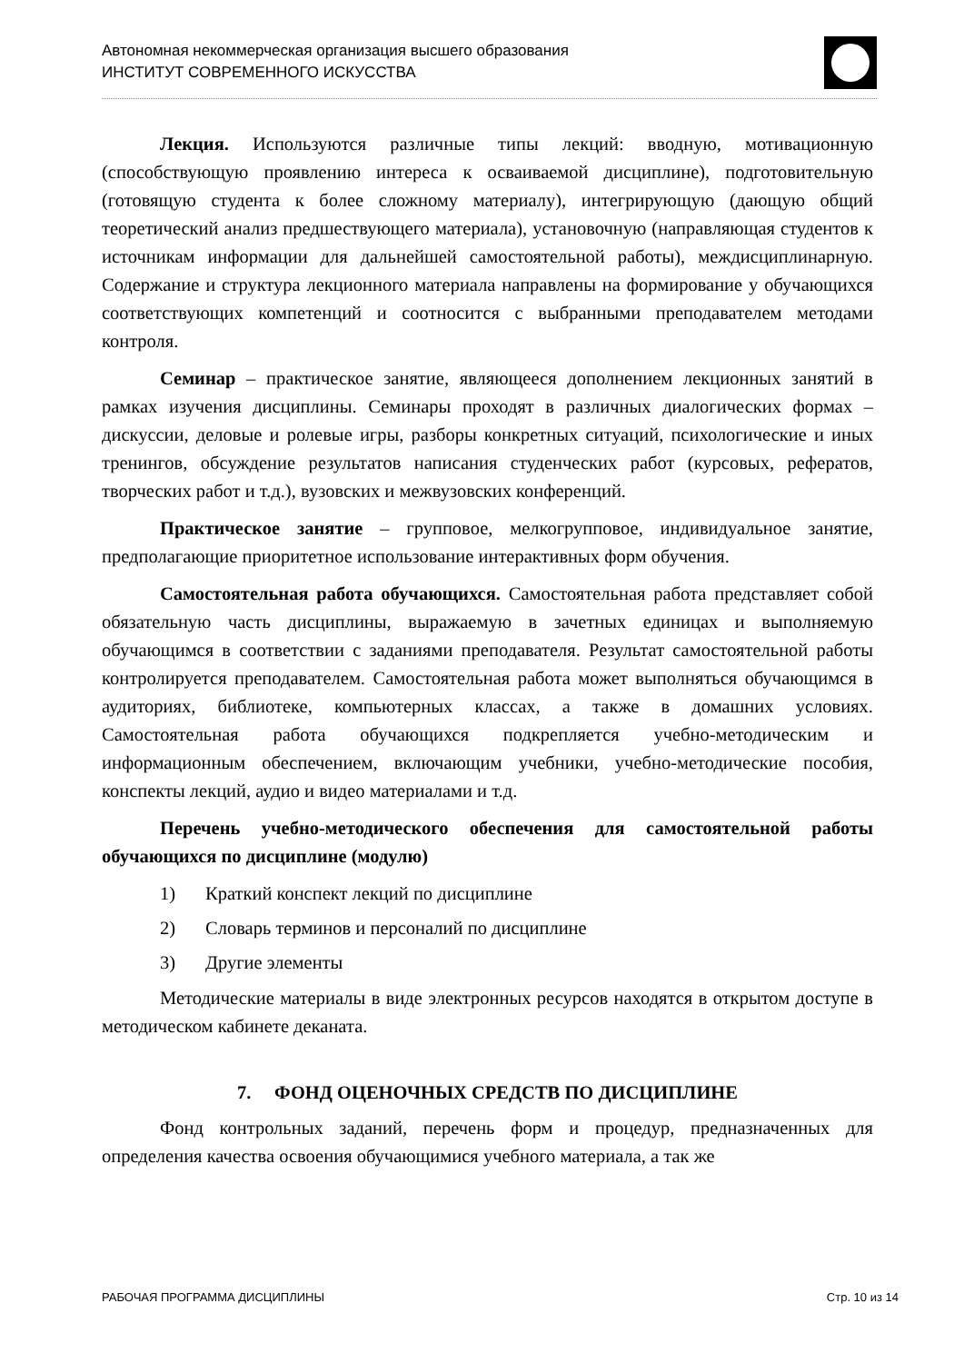Автономная некоммерческая организация высшего образования
ИНСТИТУТ СОВРЕМЕННОГО ИСКУССТВА
Лекция. Используются различные типы лекций: вводную, мотивационную (способствующую проявлению интереса к осваиваемой дисциплине), подготовительную (готовящую студента к более сложному материалу), интегрирующую (дающую общий теоретический анализ предшествующего материала), установочную (направляющая студентов к источникам информации для дальнейшей самостоятельной работы), междисциплинарную. Содержание и структура лекционного материала направлены на формирование у обучающихся соответствующих компетенций и соотносится с выбранными преподавателем методами контроля.
Семинар – практическое занятие, являющееся дополнением лекционных занятий в рамках изучения дисциплины. Семинары проходят в различных диалогических формах – дискуссии, деловые и ролевые игры, разборы конкретных ситуаций, психологические и иных тренингов, обсуждение результатов написания студенческих работ (курсовых, рефератов, творческих работ и т.д.), вузовских и межвузовских конференций.
Практическое занятие – групповое, мелкогрупповое, индивидуальное занятие, предполагающие приоритетное использование интерактивных форм обучения.
Самостоятельная работа обучающихся. Самостоятельная работа представляет собой обязательную часть дисциплины, выражаемую в зачетных единицах и выполняемую обучающимся в соответствии с заданиями преподавателя. Результат самостоятельной работы контролируется преподавателем. Самостоятельная работа может выполняться обучающимся в аудиториях, библиотеке, компьютерных классах, а также в домашних условиях. Самостоятельная работа обучающихся подкрепляется учебно-методическим и информационным обеспечением, включающим учебники, учебно-методические пособия, конспекты лекций, аудио и видео материалами и т.д.
Перечень учебно-методического обеспечения для самостоятельной работы обучающихся по дисциплине (модулю)
1) Краткий конспект лекций по дисциплине
2) Словарь терминов и персоналий по дисциплине
3) Другие элементы
Методические материалы в виде электронных ресурсов находятся в открытом доступе в методическом кабинете деканата.
7. ФОНД ОЦЕНОЧНЫХ СРЕДСТВ ПО ДИСЦИПЛИНЕ
Фонд контрольных заданий, перечень форм и процедур, предназначенных для определения качества освоения обучающимися учебного материала, а так же
РАБОЧАЯ ПРОГРАММА ДИСЦИПЛИНЫ Стр. 10 из 14